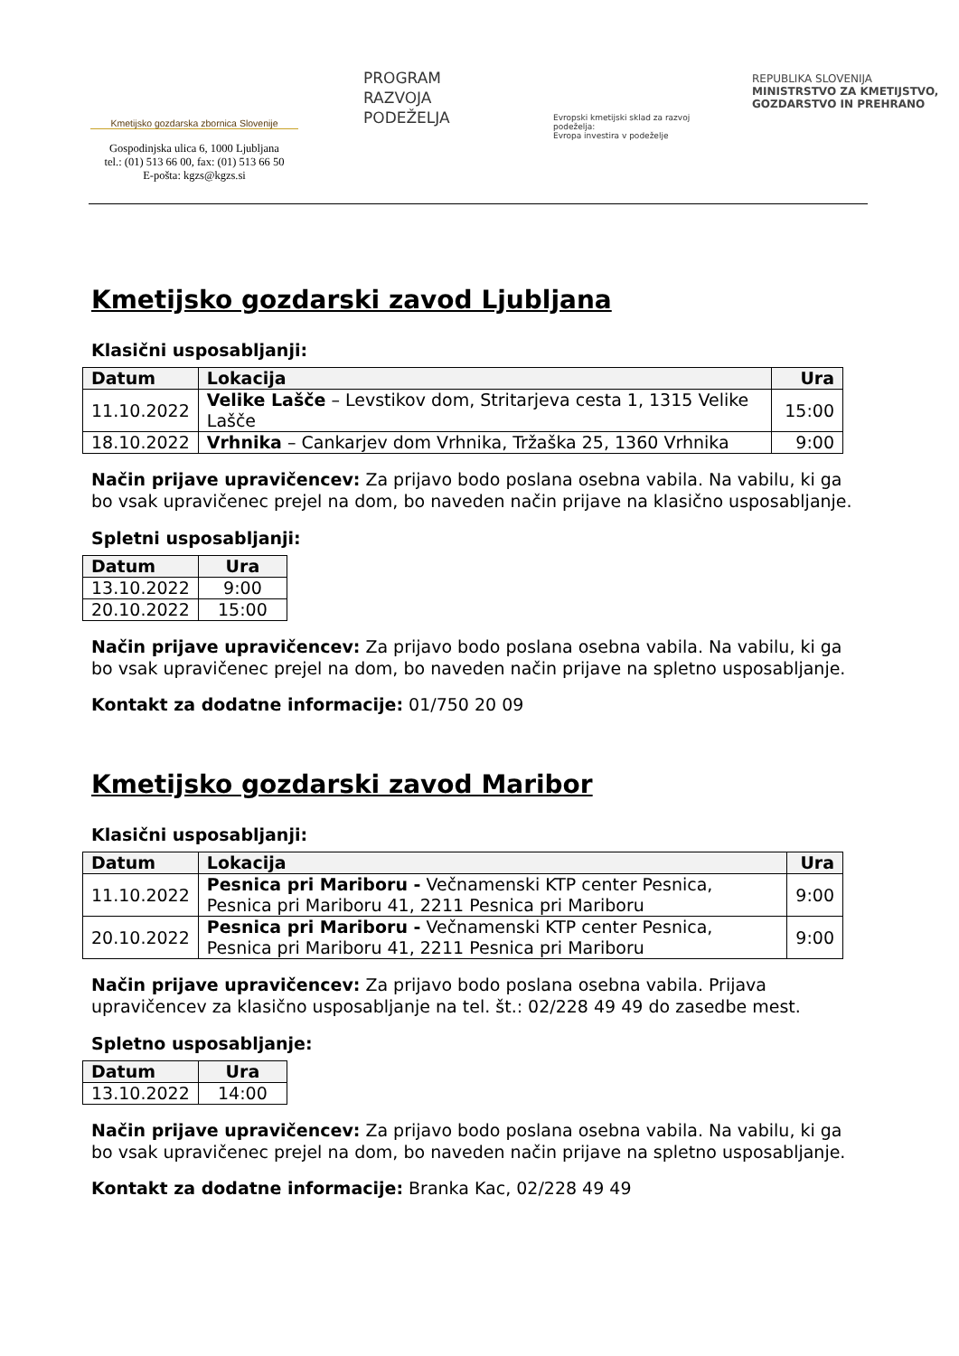Kmetijsko gozdarska zbornica Slovenije
Gospodinjska ulica 6, 1000 Ljubljana
tel.: (01) 513 66 00, fax: (01) 513 66 50
E-pošta: kgzs@kgzs.si
PROGRAM
RAZVOJA
PODEŽELJA
Evropski kmetijski sklad za razvoj podeželja:
Evropa investira v podeželje
REPUBLIKA SLOVENIJA
MINISTRSTVO ZA KMETIJSTVO,
GOZDARSTVO IN PREHRANO
Kmetijsko gozdarski zavod Ljubljana
Klasični usposabljanji:
| Datum | Lokacija | Ura |
| --- | --- | --- |
| 11.10.2022 | Velike Lašče – Levstikov dom, Stritarjeva cesta 1, 1315 Velike Lašče | 15:00 |
| 18.10.2022 | Vrhnika – Cankarjev dom Vrhnika, Tržaška 25, 1360 Vrhnika | 9:00 |
Način prijave upravičencev: Za prijavo bodo poslana osebna vabila. Na vabilu, ki ga bo vsak upravičenec prejel na dom, bo naveden način prijave na klasično usposabljanje.
Spletni usposabljanji:
| Datum | Ura |
| --- | --- |
| 13.10.2022 | 9:00 |
| 20.10.2022 | 15:00 |
Način prijave upravičencev: Za prijavo bodo poslana osebna vabila. Na vabilu, ki ga bo vsak upravičenec prejel na dom, bo naveden način prijave na spletno usposabljanje.
Kontakt za dodatne informacije: 01/750 20 09
Kmetijsko gozdarski zavod Maribor
Klasični usposabljanji:
| Datum | Lokacija | Ura |
| --- | --- | --- |
| 11.10.2022 | Pesnica pri Mariboru - Večnamenski KTP center Pesnica, Pesnica pri Mariboru 41, 2211 Pesnica pri Mariboru | 9:00 |
| 20.10.2022 | Pesnica pri Mariboru - Večnamenski KTP center Pesnica, Pesnica pri Mariboru 41, 2211 Pesnica pri Mariboru | 9:00 |
Način prijave upravičencev: Za prijavo bodo poslana osebna vabila. Prijava upravičencev za klasično usposabljanje na tel. št.: 02/228 49 49 do zasedbe mest.
Spletno usposabljanje:
| Datum | Ura |
| --- | --- |
| 13.10.2022 | 14:00 |
Način prijave upravičencev: Za prijavo bodo poslana osebna vabila. Na vabilu, ki ga bo vsak upravičenec prejel na dom, bo naveden način prijave na spletno usposabljanje.
Kontakt za dodatne informacije: Branka Kac, 02/228 49 49